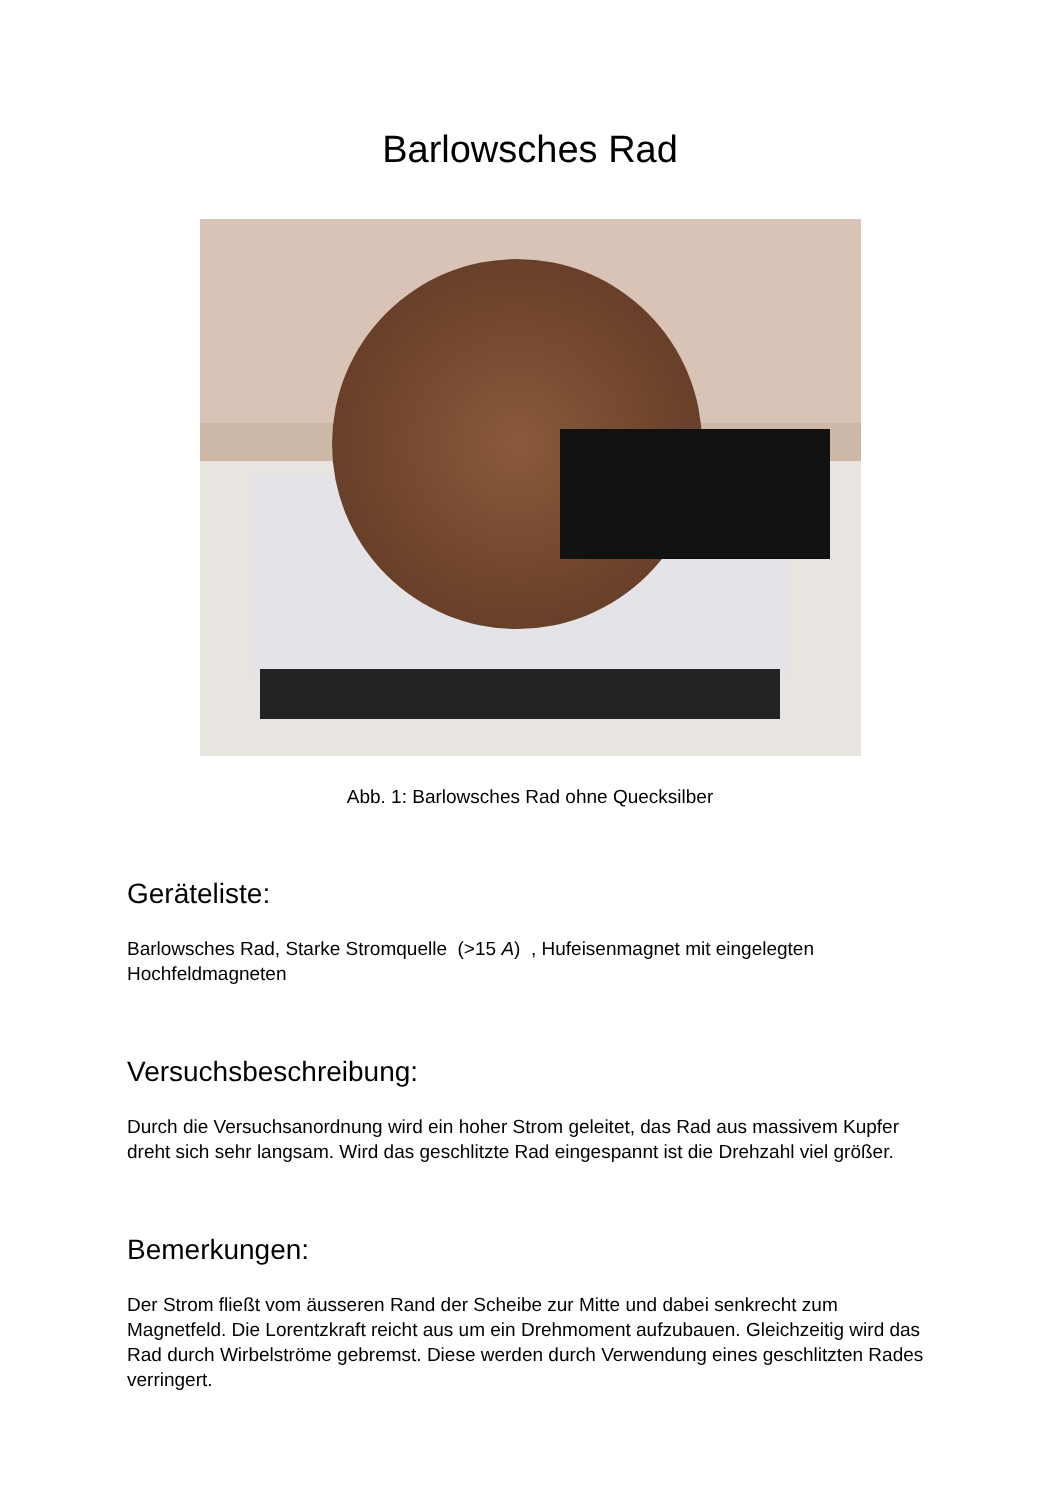Barlowsches Rad
Abb. 1: Barlowsches Rad ohne Quecksilber
Geräteliste:
Barlowsches Rad, Starke Stromquelle (>15 A) , Hufeisenmagnet mit eingelegten Hochfeldmagneten
Versuchsbeschreibung:
Durch die Versuchsanordnung wird ein hoher Strom geleitet, das Rad aus massivem Kupfer dreht sich sehr langsam. Wird das geschlitzte Rad eingespannt ist die Drehzahl viel größer.
Bemerkungen:
Der Strom fließt vom äusseren Rand der Scheibe zur Mitte und dabei senkrecht zum Magnetfeld. Die Lorentzkraft reicht aus um ein Drehmoment aufzubauen. Gleichzeitig wird das Rad durch Wirbelströme gebremst. Diese werden durch Verwendung eines geschlitzten Rades verringert.